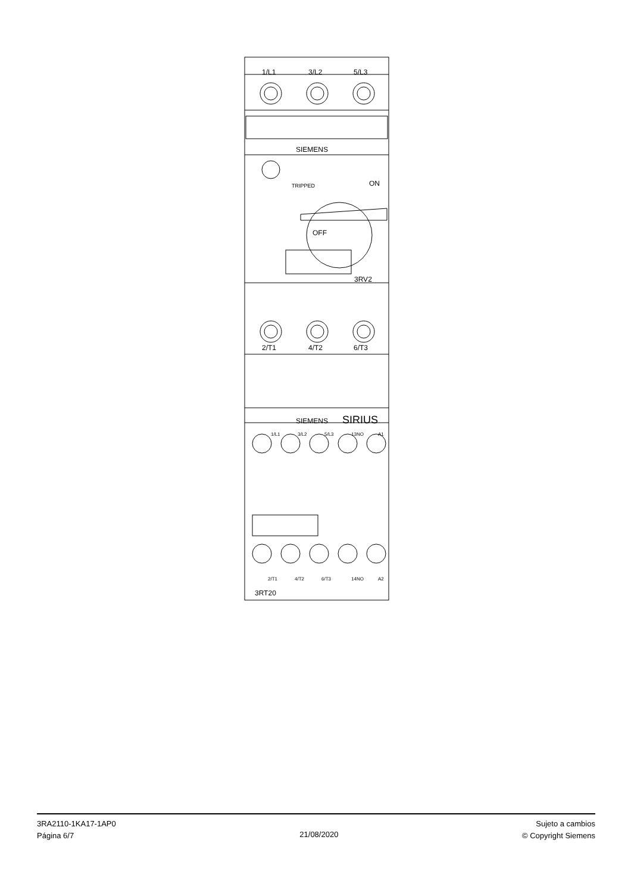1/L1
3/L2
5/L3
SIEMENS
TRIPPED
ON
OFF
3RV2
2/T1
4/T2
6/T3
SIEMENS
SIRIUS
1/L1
3/L2
5/L3
13NO
A1
2/T1
4/T2
6/T3
14NO
A2
3RT20
3RA2110-1KA17-1AP0
Página 6/7
21/08/2020
Sujeto a cambios
© Copyright Siemens